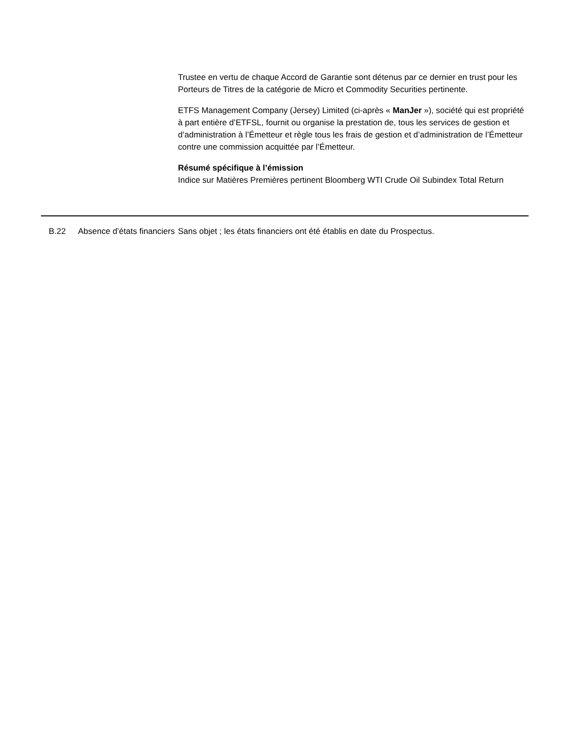Trustee en vertu de chaque Accord de Garantie sont détenus par ce dernier en trust pour les Porteurs de Titres de la catégorie de Micro et Commodity Securities pertinente.
ETFS Management Company (Jersey) Limited (ci-après « ManJer »), société qui est propriété à part entière d’ETFSL, fournit ou organise la prestation de, tous les services de gestion et d’administration à l’Émetteur et règle tous les frais de gestion et d’administration de l’Émetteur contre une commission acquittée par l’Émetteur.
Résumé spécifique à l’émission
Indice sur Matières Premières pertinent Bloomberg WTI Crude Oil Subindex Total Return
| | B.22 | Absence d’états financiers | Sans objet ; les états financiers ont été établis en date du Prospectus. |